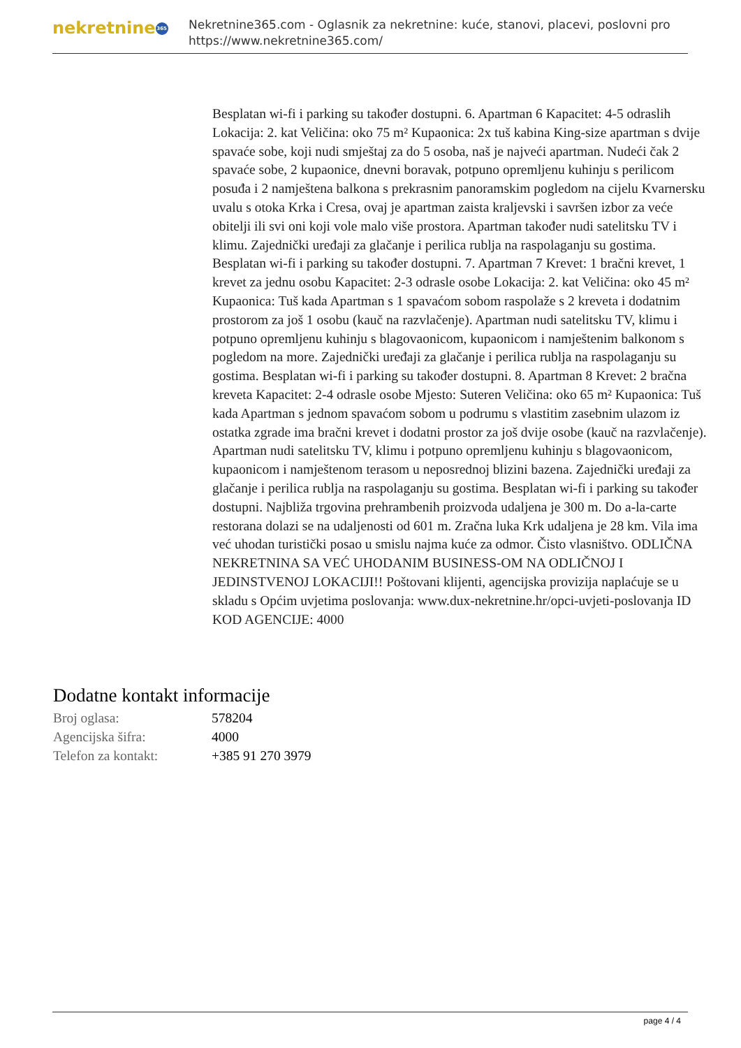nekretnine 365
Nekretnine365.com - Oglasnik za nekretnine: kuće, stanovi, placevi, poslovni pro
https://www.nekretnine365.com/
Besplatan wi-fi i parking su također dostupni. 6. Apartman 6 Kapacitet: 4-5 odraslih Lokacija: 2. kat Veličina: oko 75 m² Kupaonica: 2x tuš kabina King-size apartman s dvije spavaće sobe, koji nudi smještaj za do 5 osoba, naš je najveći apartman. Nudeći čak 2 spavaće sobe, 2 kupaonice, dnevni boravak, potpuno opremljenu kuhinju s perilicom posuđa i 2 namještena balkona s prekrasnim panoramskim pogledom na cijelu Kvarnersku uvalu s otoka Krka i Cresa, ovaj je apartman zaista kraljevski i savršen izbor za veće obitelji ili svi oni koji vole malo više prostora. Apartman također nudi satelitsku TV i klimu. Zajednički uređaji za glačanje i perilica rublja na raspolaganju su gostima. Besplatan wi-fi i parking su također dostupni. 7. Apartman 7 Krevet: 1 bračni krevet, 1 krevet za jednu osobu Kapacitet: 2-3 odrasle osobe Lokacija: 2. kat Veličina: oko 45 m² Kupaonica: Tuš kada Apartman s 1 spavaćom sobom raspolaže s 2 kreveta i dodatnim prostorom za još 1 osobu (kauč na razvlačenje). Apartman nudi satelitsku TV, klimu i potpuno opremljenu kuhinju s blagovaonicom, kupaonicom i namještenim balkonom s pogledom na more. Zajednički uređaji za glačanje i perilica rublja na raspolaganju su gostima. Besplatan wi-fi i parking su također dostupni. 8. Apartman 8 Krevet: 2 bračna kreveta Kapacitet: 2-4 odrasle osobe Mjesto: Suteren Veličina: oko 65 m² Kupaonica: Tuš kada Apartman s jednom spavaćom sobom u podrumu s vlastitim zasebnim ulazom iz ostatka zgrade ima bračni krevet i dodatni prostor za još dvije osobe (kauč na razvlačenje). Apartman nudi satelitsku TV, klimu i potpuno opremljenu kuhinju s blagovaonicom, kupaonicom i namještenom terasom u neposrednoj blizini bazena. Zajednički uređaji za glačanje i perilica rublja na raspolaganju su gostima. Besplatan wi-fi i parking su također dostupni. Najbliža trgovina prehrambenih proizvoda udaljena je 300 m. Do a-la-carte restorana dolazi se na udaljenosti od 601 m. Zračna luka Krk udaljena je 28 km. Vila ima već uhodan turistički posao u smislu najma kuće za odmor. Čisto vlasništvo. ODLIČNA NEKRETNINA SA VEĆ UHODANIM BUSINESS-OM NA ODLIČNOJ I JEDINSTVENOJ LOKACIJI!! Poštovani klijenti, agencijska provizija naplaćuje se u skladu s Općim uvjetima poslovanja: www.dux-nekretnine.hr/opci-uvjeti-poslovanja ID KOD AGENCIJE: 4000
Dodatne kontakt informacije
| Broj oglasa: | 578204 |
| Agencijska šifra: | 4000 |
| Telefon za kontakt: | +385 91 270 3979 |
page 4 / 4